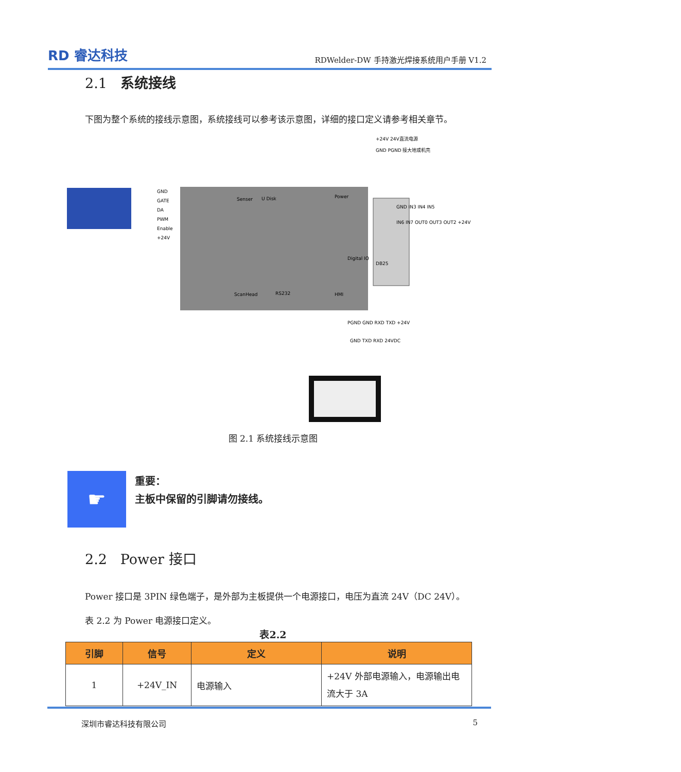RD 睿达科技
RDWelder-DW 手持激光焊接系统用户手册 V1.2
2.1 系统接线
下图为整个系统的接线示意图，系统接线可以参考该示意图，详细的接口定义请参考相关章节。
Senser
U Disk
Power
ScanHead
RS232
HMI
GND
GATE
DA
PWM
Enable
+24V
+24V 24V直流电源
GND PGND 接大地或机壳
GND IN3 IN4 IN5
IN6 IN7 OUT0 OUT3 OUT2 +24V
DB25
Digital IO
GND TXD RXD 24VDC
PGND GND RXD TXD +24V
图 2.1 系统接线示意图
☛
重要：
主板中保留的引脚请勿接线。
2.2 Power 接口
Power 接口是 3PIN 绿色端子，是外部为主板提供一个电源接口，电压为直流 24V（DC 24V）。
表 2.2 为 Power 电源接口定义。
表2.2
| 引脚 | 信号 | 定义 | 说明 |
| --- | --- | --- | --- |
| 1 | +24V_IN | 电源输入 | +24V 外部电源输入，电源输出电流大于 3A |
深圳市睿达科技有限公司 5